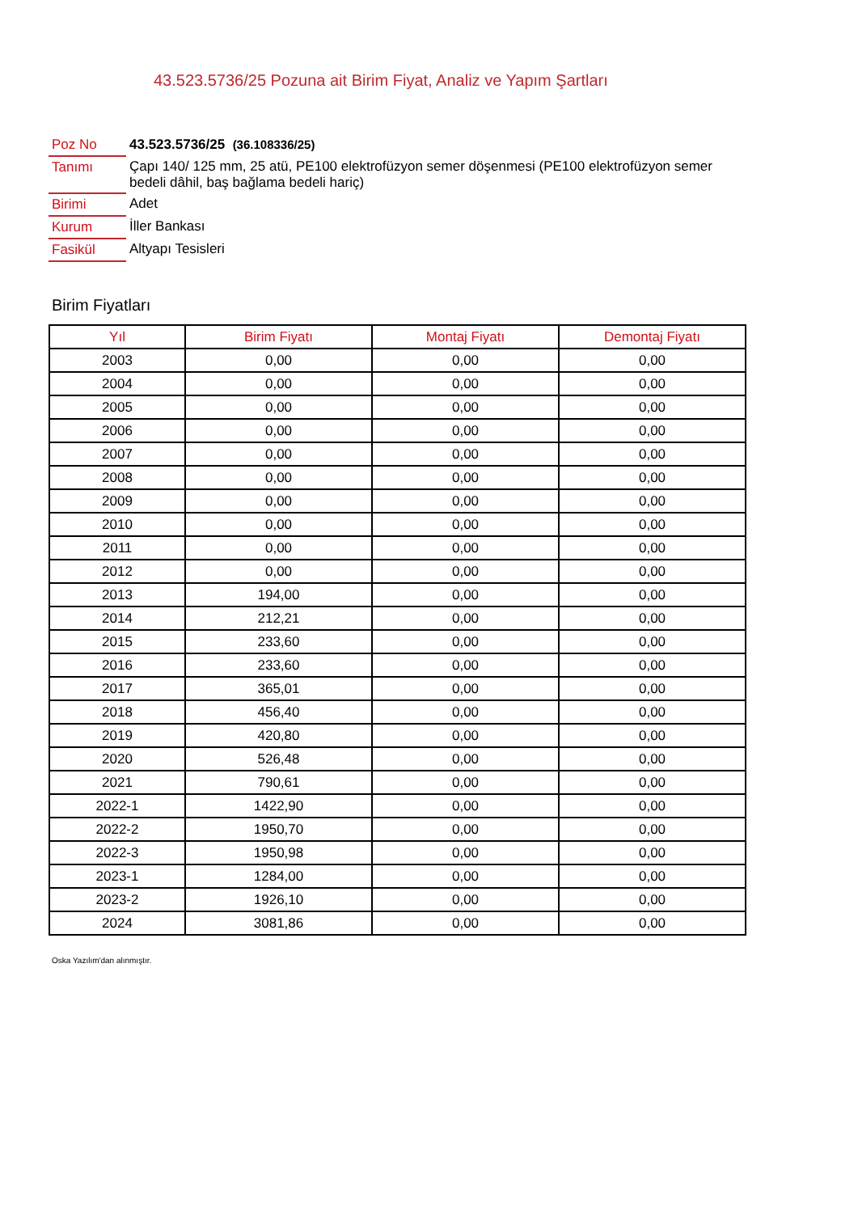43.523.5736/25 Pozuna ait Birim Fiyat, Analiz ve Yapım Şartları
| Poz No | 43.523.5736/25 (36.108336/25) |
| Tanımı | Çapı 140/ 125 mm, 25 atü, PE100 elektrofüzyon semer döşenmesi (PE100 elektrofüzyon semer bedeli dâhil, baş bağlama bedeli hariç) |
| Birimi | Adet |
| Kurum | İller Bankası |
| Fasikül | Altyapı Tesisleri |
Birim Fiyatları
| Yıl | Birim Fiyatı | Montaj Fiyatı | Demontaj Fiyatı |
| --- | --- | --- | --- |
| 2003 | 0,00 | 0,00 | 0,00 |
| 2004 | 0,00 | 0,00 | 0,00 |
| 2005 | 0,00 | 0,00 | 0,00 |
| 2006 | 0,00 | 0,00 | 0,00 |
| 2007 | 0,00 | 0,00 | 0,00 |
| 2008 | 0,00 | 0,00 | 0,00 |
| 2009 | 0,00 | 0,00 | 0,00 |
| 2010 | 0,00 | 0,00 | 0,00 |
| 2011 | 0,00 | 0,00 | 0,00 |
| 2012 | 0,00 | 0,00 | 0,00 |
| 2013 | 194,00 | 0,00 | 0,00 |
| 2014 | 212,21 | 0,00 | 0,00 |
| 2015 | 233,60 | 0,00 | 0,00 |
| 2016 | 233,60 | 0,00 | 0,00 |
| 2017 | 365,01 | 0,00 | 0,00 |
| 2018 | 456,40 | 0,00 | 0,00 |
| 2019 | 420,80 | 0,00 | 0,00 |
| 2020 | 526,48 | 0,00 | 0,00 |
| 2021 | 790,61 | 0,00 | 0,00 |
| 2022-1 | 1422,90 | 0,00 | 0,00 |
| 2022-2 | 1950,70 | 0,00 | 0,00 |
| 2022-3 | 1950,98 | 0,00 | 0,00 |
| 2023-1 | 1284,00 | 0,00 | 0,00 |
| 2023-2 | 1926,10 | 0,00 | 0,00 |
| 2024 | 3081,86 | 0,00 | 0,00 |
Oska Yazılım'dan alınmıştır.